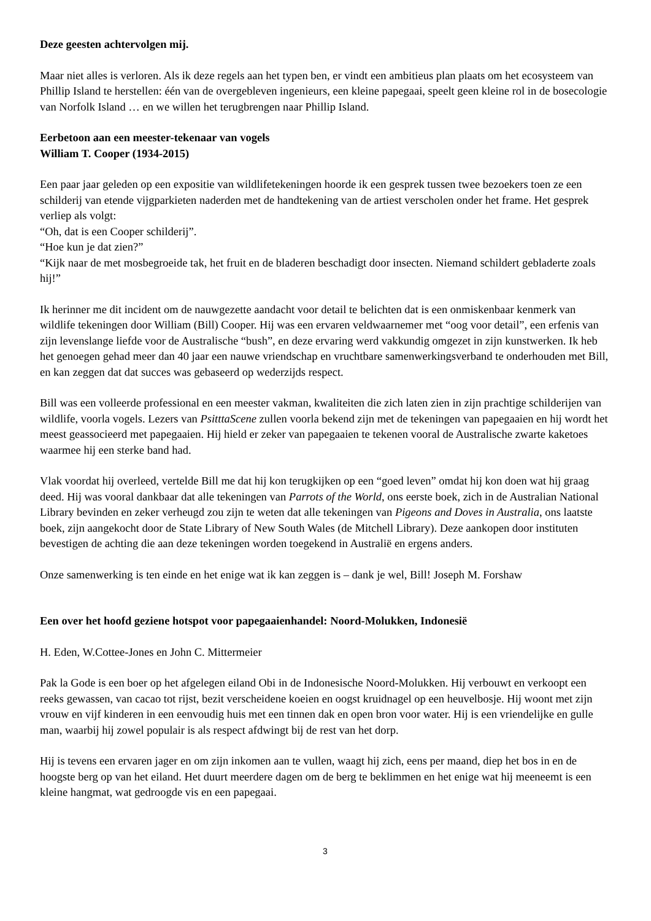Deze geesten achtervolgen mij.
Maar niet alles is verloren. Als ik deze regels aan het typen ben, er vindt een ambitieus plan plaats om het ecosysteem van Phillip Island te herstellen: één van de overgebleven ingenieurs, een kleine papegaai, speelt geen kleine rol in de bosecologie van Norfolk Island … en we willen het terugbrengen naar Phillip Island.
Eerbetoon aan een meester-tekenaar van vogels
William T. Cooper (1934-2015)
Een paar jaar geleden op een expositie van wildlifetekeningen hoorde ik een gesprek tussen twee bezoekers toen ze een schilderij van etende vijgparkieten naderden met de handtekening van de artiest verscholen onder het frame. Het gesprek verliep als volgt:
“Oh, dat is een Cooper schilderij”.
“Hoe kun je dat zien?”
“Kijk naar de met mosbegroeide tak, het fruit en de bladeren beschadigt door insecten. Niemand schildert gebladerte zoals hij!”
Ik herinner me dit incident om de nauwgezette aandacht voor detail te belichten dat is een onmiskenbaar kenmerk van wildlife tekeningen door William (Bill) Cooper. Hij was een ervaren veldwaarnemer met “oog voor detail”, een erfenis van zijn levenslange liefde voor de Australische “bush”, en deze ervaring werd vakkundig omgezet in zijn kunstwerken. Ik heb het genoegen gehad meer dan 40 jaar een nauwe vriendschap en vruchtbare samenwerkingsverband te onderhouden met Bill, en kan zeggen dat dat succes was gebaseerd op wederzijds respect.
Bill was een volleerde professional en een meester vakman, kwaliteiten die zich laten zien in zijn prachtige schilderijen van wildlife, voorla vogels. Lezers van PsitttaScene zullen voorla bekend zijn met de tekeningen van papegaaien en hij wordt het meest geassocieerd met papegaaien. Hij hield er zeker van papegaaien te tekenen vooral de Australische zwarte kaketoes waarmee hij een sterke band had.
Vlak voordat hij overleed, vertelde Bill me dat hij kon terugkijken op een “goed leven” omdat hij kon doen wat hij graag deed. Hij was vooral dankbaar dat alle tekeningen van Parrots of the World, ons eerste boek, zich in de Australian National Library bevinden en zeker verheugd zou zijn te weten dat alle tekeningen van Pigeons and Doves in Australia, ons laatste boek, zijn aangekocht door de State Library of New South Wales (de Mitchell Library). Deze aankopen door instituten bevestigen de achting die aan deze tekeningen worden toegekend in Australië en ergens anders.
Onze samenwerking is ten einde en het enige wat ik kan zeggen is – dank je wel, Bill! Joseph M. Forshaw
Een over het hoofd geziene hotspot voor papegaaienhandel: Noord-Molukken, Indonesië
H. Eden, W.Cottee-Jones en John C. Mittermeier
Pak la Gode is een boer op het afgelegen eiland Obi in de Indonesische Noord-Molukken. Hij verbouwt en verkoopt een reeks gewassen, van cacao tot rijst, bezit verscheidene koeien en oogst kruidnagel op een heuvelbosje. Hij woont met zijn vrouw en vijf kinderen in een eenvoudig huis met een tinnen dak en open bron voor water. Hij is een vriendelijke en gulle man, waarbij hij zowel populair is als respect afdwingt bij de rest van het dorp.
Hij is tevens een ervaren jager en om zijn inkomen aan te vullen, waagt hij zich, eens per maand, diep het bos in en de hoogste berg op van het eiland. Het duurt meerdere dagen om de berg te beklimmen en het enige wat hij meeneemt is een kleine hangmat, wat gedroogde vis en een papegaai.
3